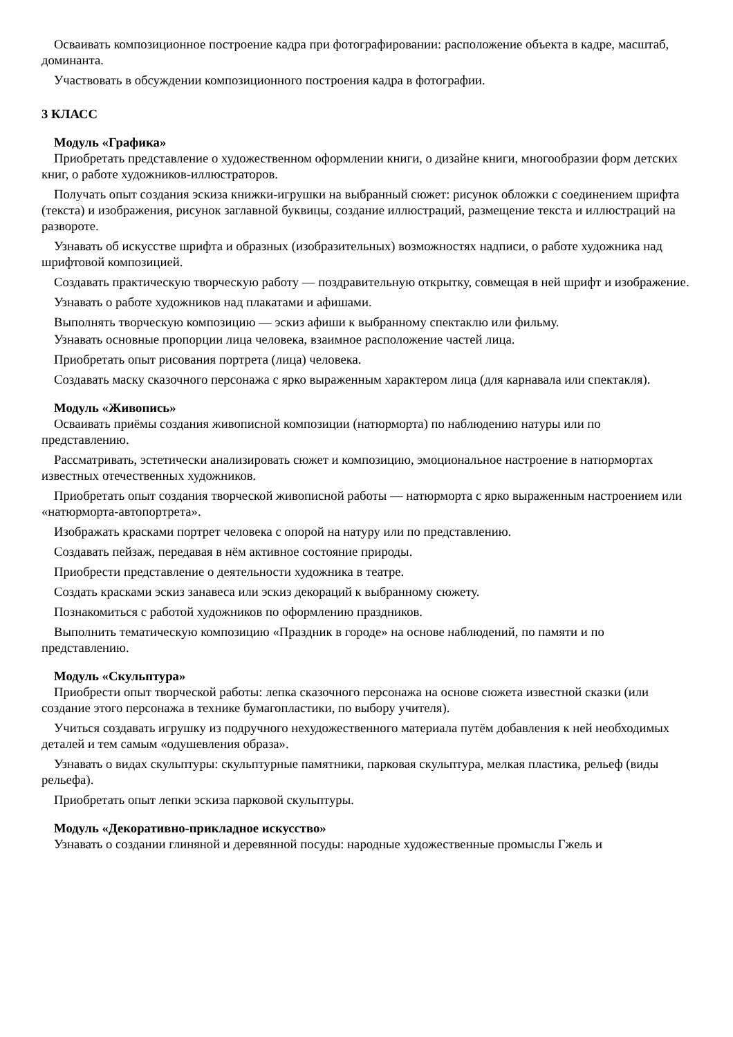Осваивать композиционное построение кадра при фотографировании: расположение объекта в кадре, масштаб, доминанта.
Участвовать в обсуждении композиционного построения кадра в фотографии.
3 КЛАСС
Модуль «Графика»
Приобретать представление о художественном оформлении книги, о дизайне книги, многообразии форм детских книг, о работе художников-иллюстраторов.
Получать опыт создания эскиза книжки-игрушки на выбранный сюжет: рисунок обложки с соединением шрифта (текста) и изображения, рисунок заглавной буквицы, создание иллюстраций, размещение текста и иллюстраций на развороте.
Узнавать об искусстве шрифта и образных (изобразительных) возможностях надписи, о работе художника над шрифтовой композицией.
Создавать практическую творческую работу — поздравительную открытку, совмещая в ней шрифт и изображение.
Узнавать о работе художников над плакатами и афишами.
Выполнять творческую композицию — эскиз афиши к выбранному спектаклю или фильму.
Узнавать основные пропорции лица человека, взаимное расположение частей лица.
Приобретать опыт рисования портрета (лица) человека.
Создавать маску сказочного персонажа с ярко выраженным характером лица (для карнавала или спектакля).
Модуль «Живопись»
Осваивать приёмы создания живописной композиции (натюрморта) по наблюдению натуры или по представлению.
Рассматривать, эстетически анализировать сюжет и композицию, эмоциональное настроение в натюрмортах известных отечественных художников.
Приобретать опыт создания творческой живописной работы — натюрморта с ярко выраженным настроением или «натюрморта-автопортрета».
Изображать красками портрет человека с опорой на натуру или по представлению.
Создавать пейзаж, передавая в нём активное состояние природы.
Приобрести представление о деятельности художника в театре.
Создать красками эскиз занавеса или эскиз декораций к выбранному сюжету.
Познакомиться с работой художников по оформлению праздников.
Выполнить тематическую композицию «Праздник в городе» на основе наблюдений, по памяти и по представлению.
Модуль «Скульптура»
Приобрести опыт творческой работы: лепка сказочного персонажа на основе сюжета известной сказки (или создание этого персонажа в технике бумагопластики, по выбору учителя).
Учиться создавать игрушку из подручного нехудожественного материала путём добавления к ней необходимых деталей и тем самым «одушевления образа».
Узнавать о видах скульптуры: скульптурные памятники, парковая скульптура, мелкая пластика, рельеф (виды рельефа).
Приобретать опыт лепки эскиза парковой скульптуры.
Модуль «Декоративно-прикладное искусство»
Узнавать о создании глиняной и деревянной посуды: народные художественные промыслы Гжель и